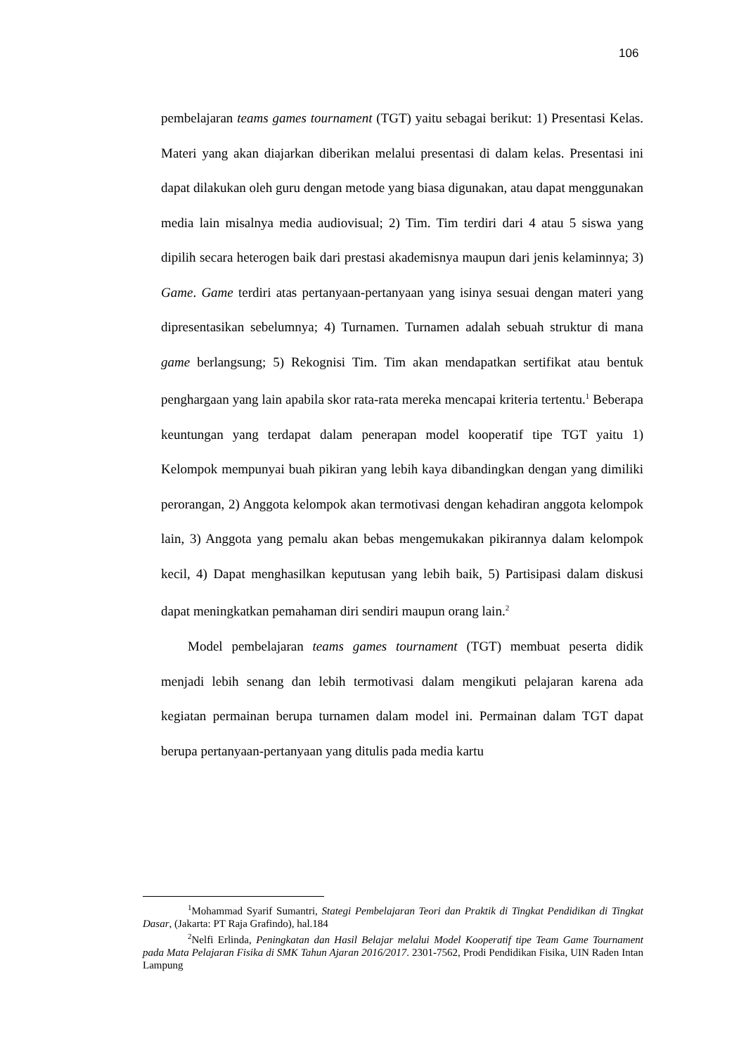106
pembelajaran teams games tournament (TGT) yaitu sebagai berikut: 1) Presentasi Kelas. Materi yang akan diajarkan diberikan melalui presentasi di dalam kelas. Presentasi ini dapat dilakukan oleh guru dengan metode yang biasa digunakan, atau dapat menggunakan media lain misalnya media audiovisual; 2) Tim. Tim terdiri dari 4 atau 5 siswa yang dipilih secara heterogen baik dari prestasi akademisnya maupun dari jenis kelaminnya; 3) Game. Game terdiri atas pertanyaan-pertanyaan yang isinya sesuai dengan materi yang dipresentasikan sebelumnya; 4) Turnamen. Turnamen adalah sebuah struktur di mana game berlangsung; 5) Rekognisi Tim. Tim akan mendapatkan sertifikat atau bentuk penghargaan yang lain apabila skor rata-rata mereka mencapai kriteria tertentu.<sup>1</sup> Beberapa keuntungan yang terdapat dalam penerapan model kooperatif tipe TGT yaitu 1) Kelompok mempunyai buah pikiran yang lebih kaya dibandingkan dengan yang dimiliki perorangan, 2) Anggota kelompok akan termotivasi dengan kehadiran anggota kelompok lain, 3) Anggota yang pemalu akan bebas mengemukakan pikirannya dalam kelompok kecil, 4) Dapat menghasilkan keputusan yang lebih baik, 5) Partisipasi dalam diskusi dapat meningkatkan pemahaman diri sendiri maupun orang lain.<sup>2</sup>
Model pembelajaran teams games tournament (TGT) membuat peserta didik menjadi lebih senang dan lebih termotivasi dalam mengikuti pelajaran karena ada kegiatan permainan berupa turnamen dalam model ini. Permainan dalam TGT dapat berupa pertanyaan-pertanyaan yang ditulis pada media kartu
<sup>1</sup> Mohammad Syarif Sumantri, Stategi Pembelajaran Teori dan Praktik di Tingkat Pendidikan di Tingkat Dasar, (Jakarta: PT Raja Grafindo), hal.184
<sup>2</sup> Nelfi Erlinda, Peningkatan dan Hasil Belajar melalui Model Kooperatif tipe Team Game Tournament pada Mata Pelajaran Fisika di SMK Tahun Ajaran 2016/2017. 2301-7562, Prodi Pendidikan Fisika, UIN Raden Intan Lampung